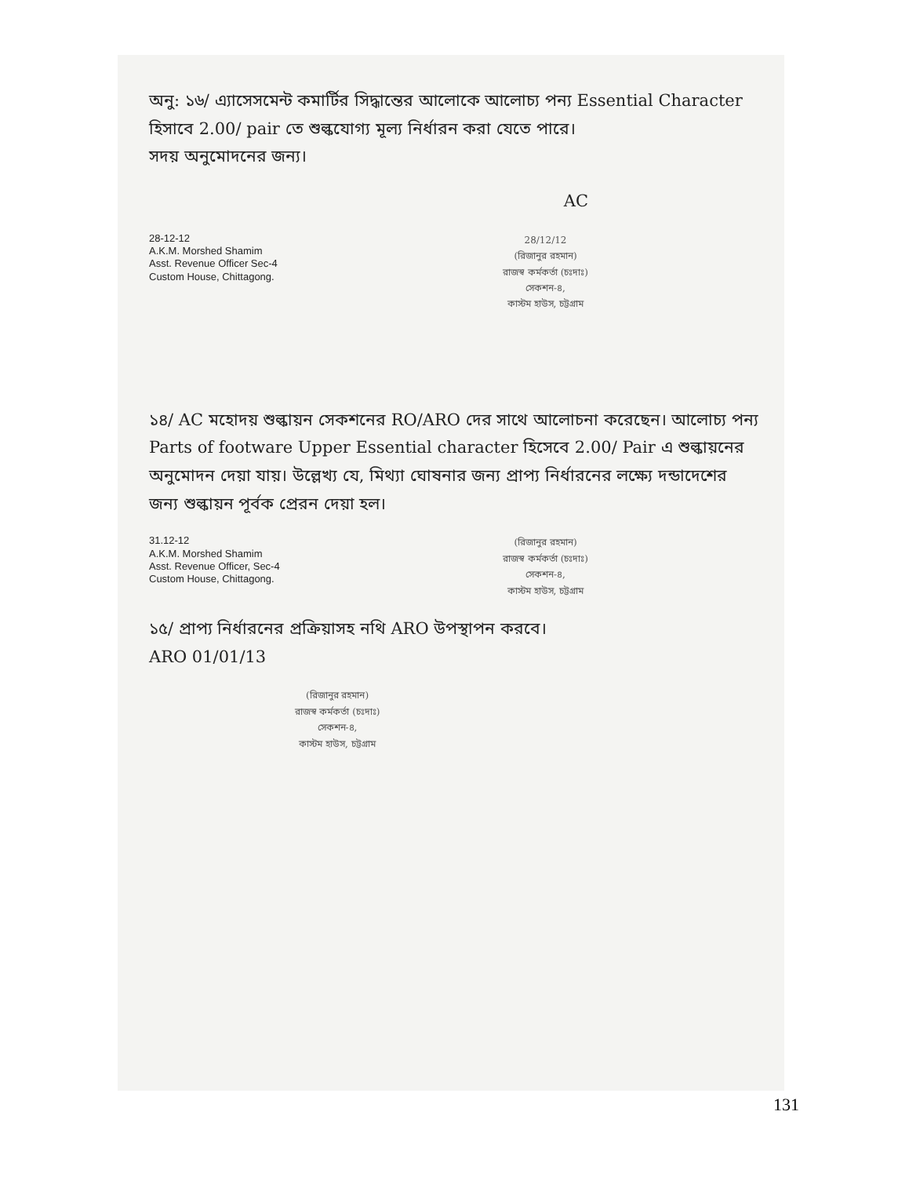অনু: ১৬/ এ্যাসেসমেন্ট কমার্টির সিদ্ধান্তের আলোকে আলোচ্য পন্য Essential Character হিসাবে 2.00/ pair তে শুল্কযোগ্য মূল্য নির্ধারন করা যেতে পারে।
সদয় অনুমোদনের জন্য।
AC
28-12-12
A.K.M. Morshed Shamim
Asst. Revenue Officer Sec-4
Custom House, Chittagong.
28/12/12
(রিজানুর রহমান)
রাজস্ব কর্মকর্তা (চঃদাঃ)
সেকশন-৪,
কাস্টম হাউস, চট্টগ্রাম
১৪/ AC মহোদয় শুল্কায়ন সেকশনের RO/ARO দের সাথে আলোচনা করেছেন। আলোচ্য পন্য Parts of footware Upper Essential character হিসেবে 2.00/ Pair এ শুল্কায়নের অনুমোদন দেয়া যায়। উল্লেখ্য যে, মিথ্যা ঘোষনার জন্য প্রাপ্য নির্ধারনের লক্ষ্যে দন্ডাদেশের জন্য শুল্কায়ন পূর্বক প্রেরন দেয়া হল।
31.12-12
A.K.M. Morshed Shamim
Asst. Revenue Officer, Sec-4
Custom House, Chittagong.
(রিজানুর রহমান)
রাজস্ব কর্মকর্তা (চঃদাঃ)
সেকশন-৪,
কাস্টম হাউস, চট্টগ্রাম
১৫/ প্রাপ্য নির্ধারনের প্রক্রিয়াসহ নথি ARO উপস্থাপন করবে।
ARO 01/01/13
(রিজানুর রহমান)
রাজস্ব কর্মকর্তা (চঃদাঃ)
সেকশন-৪,
কাস্টম হাউস, চট্টগ্রাম
131